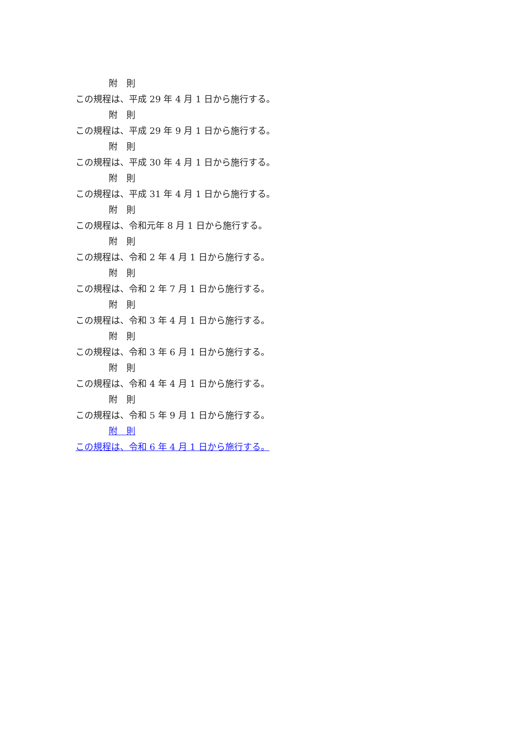附　則
この規程は、平成 29 年 4 月 1 日から施行する。
附　則
この規程は、平成 29 年 9 月 1 日から施行する。
附　則
この規程は、平成 30 年 4 月 1 日から施行する。
附　則
この規程は、平成 31 年 4 月 1 日から施行する。
附　則
この規程は、令和元年 8 月 1 日から施行する。
附　則
この規程は、令和 2 年 4 月 1 日から施行する。
附　則
この規程は、令和 2 年 7 月 1 日から施行する。
附　則
この規程は、令和 3 年 4 月 1 日から施行する。
附　則
この規程は、令和 3 年 6 月 1 日から施行する。
附　則
この規程は、令和 4 年 4 月 1 日から施行する。
附　則
この規程は、令和 5 年 9 月 1 日から施行する。
附　則
この規程は、令和 6 年 4 月 1 日から施行する。